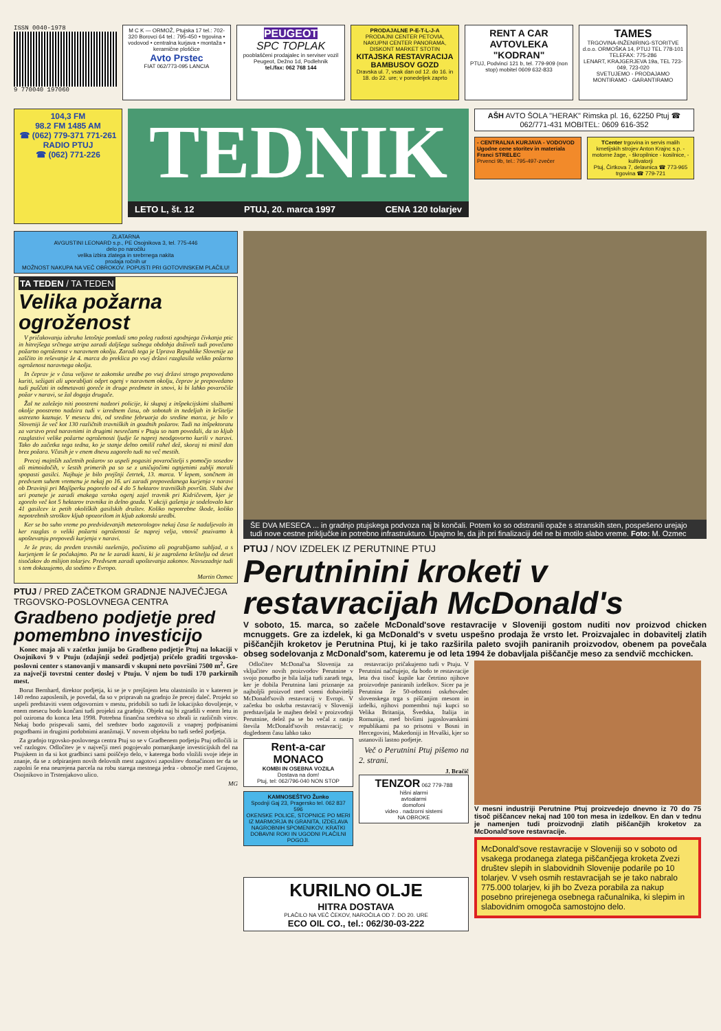ISSN 0040-1978
9 770040 197060
M C K — ORMOŽ, Ptujska 17 tel.: 702-320 Borovci 64 tel.: 795-450 • trgovina • vodovod • centralna kurjava • montaža • keramične ploščice
Avto Prstec
FIAT 062/773-095 LANCIA
PEUGEOT
SPC TOPLAK
pooblaščeni prodajalec in serviser vozil Peugeot, Dežno 1d, Podlehnik
tel./fax: 062 768 144
PRODAJALNE P-E-T-L-J-A
PRODAJNI CENTER PETOVIA, NAKUPNI CENTER PANORAMA, DISKONT MARKET STOTIN
KITAJSKA RESTAVRACIJA BAMBUSOV GOZD
Dravska ul. 7, vsak dan od 12. do 16. in 18. do 22. ure; v ponedeljek zaprto
RENT A CAR AVTOVLEKA "KODRAN"
PTUJ, Podvinci 121 b, tel. 779-909 (non stop) mobitel 0609 632-833
TAMES
TRGOVINA-INŽENIRING-STORITVE d.o.o. ORMOŠKA 14, PTUJ TEL 778-101 TELEFAX: 775-286
LENART, KRAJGERJEVA 19a, TEL 723-049, 723-020
SVETUJEMO - PRODAJAMO MONTIRAMO - GARANTIRAMO
104,3 FM
98.2 FM 1485 AM
☎ (062) 779-371 771-261
RADIO PTUJ
☎ (062) 771-226
TEDNIK
LETO L, št. 12 PTUJ, 20. marca 1997 CENA 120 tolarjev
AŠH AVTO ŠOLA "HERAK" Rimska pl. 16, 62250 Ptuj ☎ 062/771-431 MOBITEL: 0609 616-352
- CENTRALNA KURJAVA - VODOVOD Ugodne cene storitev in materiala
Franci STRELEC
Prvenci 9b, tel.: 795-497-zvečer
TCenter trgovina in servis malih kmetijskih strojev Anton Krajnc s.p. - motorne žage, - škropilnice - kosilnice, - kultivatorji
Ptuj, Čirtkova 7, delavnica ☎ 773-965 trgovina ☎ 779-721
ZLATARNA
AVGUSTINI LEONARD s.p., PE Osojnikova 3, tel. 775-446
delo po naročilu
velika izbira zlatega in srebrnega nakita
prodaja ročnih ur
MOŽNOST NAKUPA NA VEČ OBROKOV. POPUSTI PRI GOTOVINSKEM PLAČILU!
TA TEDEN / TA TEDEN
Velika požarna ogroženost
V pričakovanju izbruha letošnje pomladi smo poleg radosti zgodnjega čivkanja ptic in hitrejšega srčnega utripa zaradi daljšega sušnega obdobja doživeli tudi povečano požarno ogroženost v naravnem okolju. Zaradi tega je Uprava Republike Slovenije za zaščito in reševanje že 4. marca do preklica po vsej državi razglasila veliko požarno ogroženost naravnega okolja.
In čeprav je v času veljave te zakonske uredbe po vsej državi strogo prepovedano kuriti, sežigati ali uporabljati odprt ogenj v naravnem okolju, čeprav je prepovedano tudi puščati in odmetavati goreče in druge predmete in snovi, ki bi lahko povzročile požar v naravi, se žal dogaja drugače.
Žal ne zaležejo niti poostreni nadzori policije, ki skupaj z inšpekcijskimi službami okolje poostreno nadzira tudi v izrednem času, ob sobotah in nedeljah in kršitelje ustrezno kaznuje. V mesecu dni, od sredine februarja do sredine marca, je bilo v Sloveniji že več kot 130 različnih travniških in gozdnih požarov. Tudi na inšpektoratu za varstvo pred naravnimi in drugimi nesrečami v Ptuju so nam povedali, da so kljub razglastivi velike požarne ogroženosti ljudje še naprej neodgovorno kurili v naravi. Tako do začetka tega tedna, ko je stanje delno omilil rahel dež, skoraj ni minil dan brez požara. Včasih je v enem dnevu zagorelo tudi na več mestih.
Precej majnših začetnih požarov so uspeli pogasiti povzročitelji s pomočjo sosedov ali mimoidočih, v šestih primerih pa so se z uničujočimi ognjenimi zublji morali spopasti gasilci. Najhuje je bilo prejšnji četrtek, 13. marca. V lepem, sončnem in predvsem suhem vremenu je nekaj po 16. uri zaradi prepovedanega kurjenja v naravi ob Dravinji pri Majšperku pogorelo od 4 do 5 hektarov travniških površin. Slabi dve uri pozneje je zaradi enakega vzroka ogenj zajel travnik pri Kidričevem, kjer je zgorelo več kot 5 hektarov travnika in delno gozda. V akciji gašenja je sodelovalo kar 41 gasilcev iz petih okoliških gasilskih društev. Koliko nepotrebne škode, koliko nepotrebnih stroškov kljub opozorilom in kljub zakonski uredbi.
Ker se bo suho vreme po predvidevanjih meteorologov nekaj časa še nadaljevalo in ker razglas o veliki požarni ogroženosti še naprej velja, vnovič pozivamo k upoštevanju prepovedi kurjenja v naravi.
Je že prav, da preden travniki ozelenijo, počistimo ali pograbljamo suhljad, a s kurjenjem le še počakajmo. Pa ne le zaradi kazni, ki je zagrožena kršitelju od deset tisočakov do milijon tolarjev. Predvsem zaradi upoštevanja zakonov. Navsezadnje tudi s tem dokazujemo, da sodimo v Evropo.
Martin Ozmec
PTUJ / PRED ZAČETKOM GRADNJE NAJVEČJEGA TRGOVSKO-POSLOVNEGA CENTRA
Gradbeno podjetje pred pomembno investicijo
Konec maja ali v začetku junija bo Gradbeno podjetje Ptuj na lokaciji v Osojnikovi 9 v Ptuju (zdajšnji sedež podjetja) pričelo graditi trgovsko-poslovni center s stanovanji v mansardi v skupni neto površini 7500 m<sup>2</sup>. Gre za največji tovrstni center doslej v Ptuju. V njem bo tudi 170 parkirnih mest.
Borut Bernhard, direktor podjetja, ki se je v prejšnjem letu olastninilo in v katerem je 140 redno zaposlenih, je povedal, da so v pripravah na gradnjo že precej daleč. Projekt so uspeli predstaviti vsem odgovornim v mestu, pridobili so tudi že lokacijsko dovoljenje, v enem mesecu bodo končani tudi projekti za gradnjo. Objekt naj bi zgradili v enem letu in pol oziroma do konca leta 1998. Potrebna finančna sredstva so zbrali iz različnih virov. Nekaj bodo prispevali sami, del sredstev bodo zagotovili z vnaprej podpisanimi pogodbami in drugimi podobnimi aranžmaji. V novem objektu bo tudi sedež podjetja.
Za gradnjo trgovsko-poslovnega centra Ptuj so se v Gradbenem podjetju Ptuj odločili iz več razlogov. Odločitev je v največji meri pogojevalo pomanjkanje investicijskih del na Ptujskem in da si kot gradbinci sami poiščejo delo, v katerega bodo vložili svoje ideje in znanje, da se z odpiranjem novih delovnih mest zagotovi zaposlitev domačinom ter da se zapolni še ena neurejena parcela na robu starega mestnega jedra - območje med Grajeno, Osojnikovo in Trstenjakovo ulico.
MG
ŠE DVA MESECA ... in gradnjo ptujskega podvoza naj bi končali. Potem ko so odstranili opaže s stranskih sten, pospešeno urejajo tudi nove cestne priključke in potrebno infrastrukturo. Upajmo le, da jih pri finalizaciji del ne bi motilo slabo vreme. Foto: M. Ozmec
PTUJ / NOV IZDELEK IZ PERUTNINE PTUJ
Perutninini kroketi v restavracijah McDonald's
V soboto, 15. marca, so začele McDonald'sove restavracije v Sloveniji gostom nuditi nov proizvod chicken mcnuggets. Gre za izdelek, ki ga McDonald's v svetu uspešno prodaja že vrsto let. Proizvajalec in dobavitelj zlatih piščančjih kroketov je Perutnina Ptuj, ki je tako razširila paleto svojih paniranih proizvodov, obenem pa povečala obseg sodelovanja z McDonald'som, kateremu je od leta 1994 že dobavljala piščančje meso za sendvič mcchicken.
Odločitev McDonal'sa Slovenija za vključitev novih proizvodov Perutnine v svojo ponudbo je bila lažja tudi zaradi tega, ker je dobila Perutnina lani priznanje za najboljši proizvod med vsemi dobavitelji McDonald'sovih restavracij v Evropi. V začetku bo oskrba restavracij v Sloveniji predstavljala le majhen delež v proizvodnji Perutnine, delež pa se bo večal z rastjo števila McDonald'sovih restavracij; v doglednem času lahko tako
Rent-a-car MONACO
KOMBI IN OSEBNA VOZILA
Dostava na dom!
Ptuj, tel: 062/796-040 NON STOP
KAMNOSEŠTVO Žunko
Spodnji Gaj 23, Pragersko tel. 062 837 596
OKENSKE POLICE, STOPNICE PO MERI IZ MARMORJA IN GRANITA, IZDELAVA NAGROBNIH SPOMENIKOV. KRATKI DOBAVNI ROKI IN UGODNI PLAČILNI POGOJI.
restavracijo pričakujemo tudi v Ptuju. V Perutnini načrtujejo, da bodo te restavracije leta dva tisoč kupile kar četrtino njihove proizvodnje paniranih izdelkov. Sicer pa je Perutnina že 50-odstotni oskrbovalec slovenskega trga s piščanjim mesom in izdelki, njihovi pomembni tuji kupci so Velika Britanija, Švedska, Italija in Romunija, med bivšimi jugoslovanskimi republikami pa so prisotni v Bosni in Hercegovini, Makedoniji in Hrvaški, kjer so ustanovili lastno podjetje.
Več o Perutnini Ptuj pišemo na 2. strani.
J. Bračič
TENZOR 062 779-788
hišni alarmi
avtoalarmi
domofoni
video . nadzorni sistemi
NA OBROKE
V mesni industriji Perutnine Ptuj proizvedejo dnevno iz 70 do 75 tisoč piščancev nekaj nad 100 ton mesa in izdelkov. En dan v tednu je namenjen tudi proizvodnji zlatih piščančjih kroketov za McDonald'sove restavracije.
McDonald'sove restavracije v Sloveniji so v soboto od vsakega prodanega zlatega piščančjega kroketa Zvezi društev slepih in slabovidnih Slovenije podarile po 10 tolarjev. V vseh osmih restavracijah se je tako nabralo 775.000 tolarjev, ki jih bo Zveza porabila za nakup posebno prirejenega osebnega računalnika, ki slepim in slabovidnim omogoča samostojno delo.
KURILNO OLJE
HITRA DOSTAVA
PLAČILO NA VEČ ČEKOV, NAROČILA OD 7. DO 20. URE
ECO OIL CO., tel.: 062/30-03-222